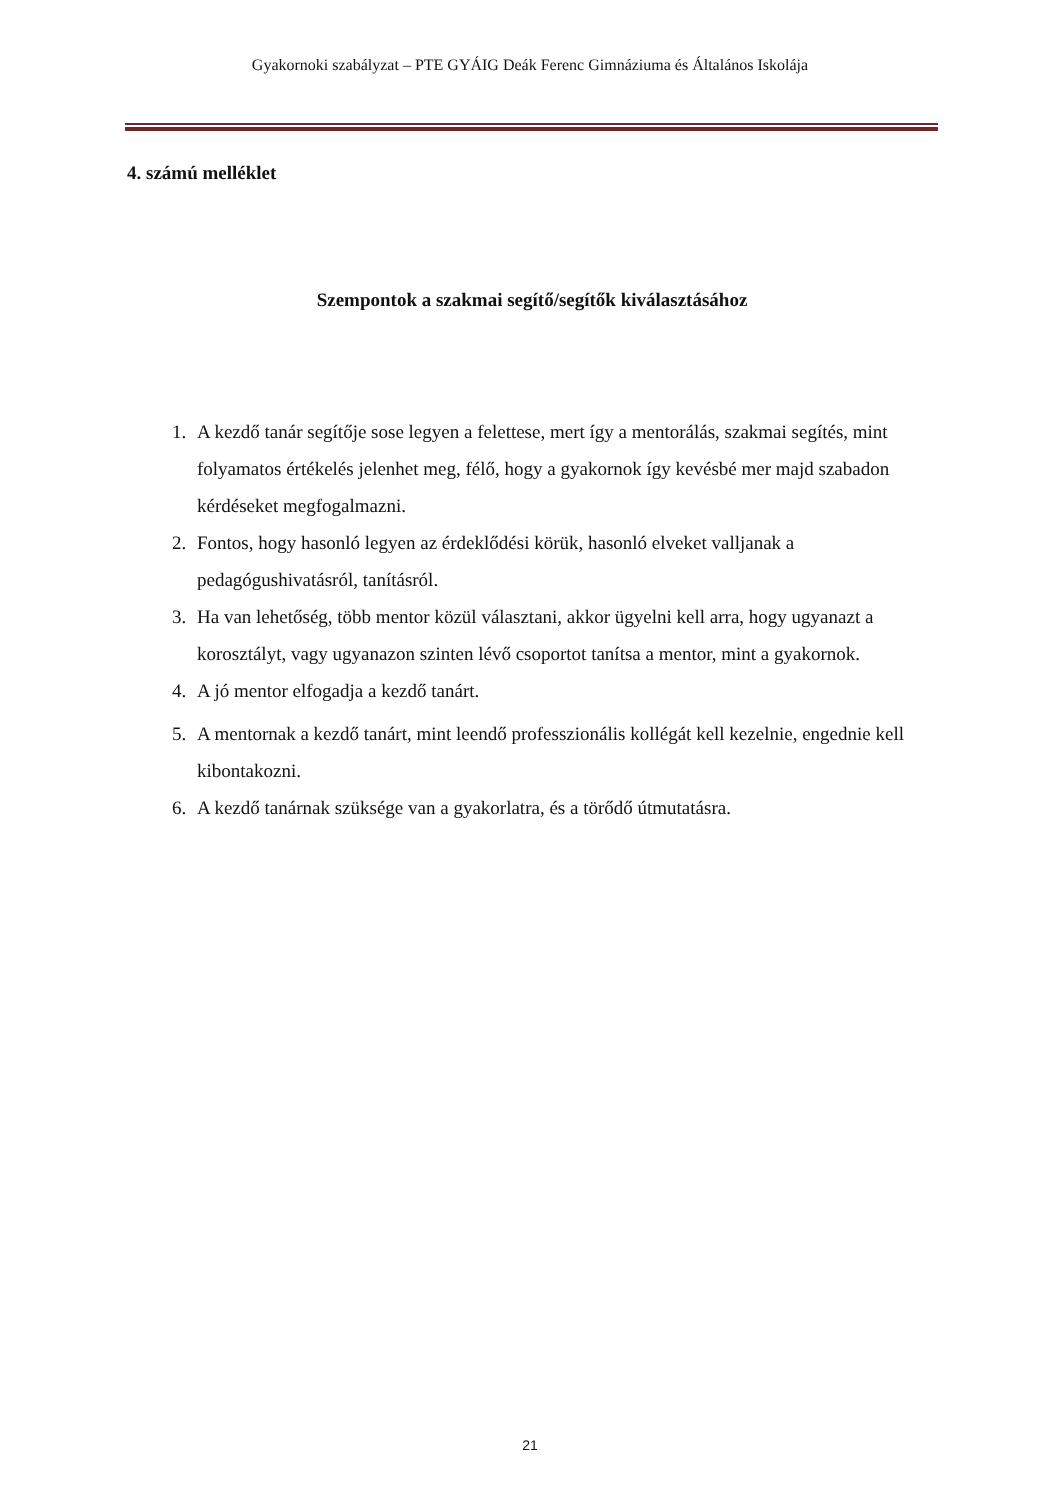Gyakornoki szabályzat – PTE GYÁIG Deák Ferenc Gimnáziuma és Általános Iskolája
4. számú melléklet
Szempontok a szakmai segítő/segítők kiválasztásához
1. A kezdő tanár segítője sose legyen a felettese, mert így a mentorálás, szakmai segítés, mint folyamatos értékelés jelenhet meg, félő, hogy a gyakornok így kevésbé mer majd szabadon kérdéseket megfogalmazni.
2. Fontos, hogy hasonló legyen az érdeklődési körük, hasonló elveket valljanak a pedagógushivatásról, tanításról.
3. Ha van lehetőség, több mentor közül választani, akkor ügyelni kell arra, hogy ugyanazt a korosztályt, vagy ugyanazon szinten lévő csoportot tanítsa a mentor, mint a gyakornok.
4. A jó mentor elfogadja a kezdő tanárt.
5. A mentornak a kezdő tanárt, mint leendő professzionális kollégát kell kezelnie, engednie kell kibontakozni.
6. A kezdő tanárnak szüksége van a gyakorlatra, és a törődő útmutatásra.
21